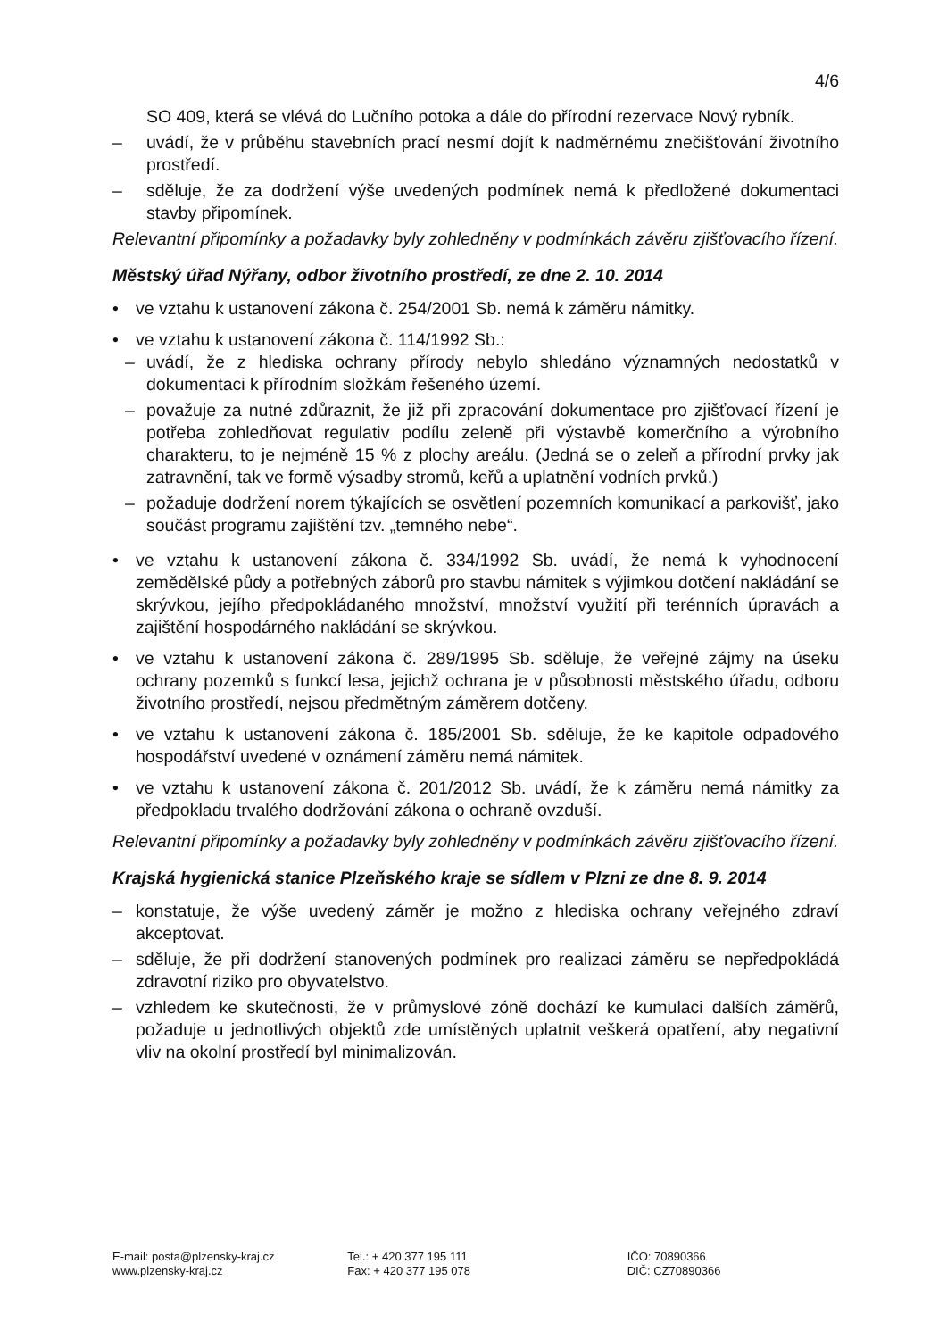4/6
SO 409, která se vlévá do Lučního potoka a dále do přírodní rezervace Nový rybník.
– uvádí, že v průběhu stavebních prací nesmí dojít k nadměrnému znečišťování životního prostředí.
– sděluje, že za dodržení výše uvedených podmínek nemá k předložené dokumentaci stavby připomínek.
Relevantní připomínky a požadavky byly zohledněny v podmínkách závěru zjišťovacího řízení.
Městský úřad Nýřany, odbor životního prostředí, ze dne 2. 10. 2014
• ve vztahu k ustanovení zákona č. 254/2001 Sb. nemá k záměru námitky.
• ve vztahu k ustanovení zákona č. 114/1992 Sb.:
– uvádí, že z hlediska ochrany přírody nebylo shledáno významných nedostatků v dokumentaci k přírodním složkám řešeného území.
– považuje za nutné zdůraznit, že již při zpracování dokumentace pro zjišťovací řízení je potřeba zohledňovat regulativ podílu zeleně při výstavbě komerčního a výrobního charakteru, to je nejméně 15 % z plochy areálu. (Jedná se o zeleň a přírodní prvky jak zatravnění, tak ve formě výsadby stromů, keřů a uplatnění vodních prvků.)
– požaduje dodržení norem týkajících se osvětlení pozemních komunikací a parkovišť, jako součást programu zajištění tzv. „temného nebe“.
• ve vztahu k ustanovení zákona č. 334/1992 Sb. uvádí, že nemá k vyhodnocení zemědělské půdy a potřebných záborů pro stavbu námitek s výjimkou dotčení nakládání se skrývkou, jejího předpokládaného množství, množství využití při terénních úpravách a zajištění hospodárného nakládání se skrývkou.
• ve vztahu k ustanovení zákona č. 289/1995 Sb. sděluje, že veřejné zájmy na úseku ochrany pozemků s funkcí lesa, jejichž ochrana je v působnosti městského úřadu, odboru životního prostředí, nejsou předmětným záměrem dotčeny.
• ve vztahu k ustanovení zákona č. 185/2001 Sb. sděluje, že ke kapitole odpadového hospodářství uvedené v oznámení záměru nemá námitek.
• ve vztahu k ustanovení zákona č. 201/2012 Sb. uvádí, že k záměru nemá námitky za předpokladu trvalého dodržování zákona o ochraně ovzduší.
Relevantní připomínky a požadavky byly zohledněny v podmínkách závěru zjišťovacího řízení.
Krajská hygienická stanice Plzeňského kraje se sídlem v Plzni ze dne 8. 9. 2014
– konstatuje, že výše uvedený záměr je možno z hlediska ochrany veřejného zdraví akceptovat.
– sděluje, že při dodržení stanovených podmínek pro realizaci záměru se nepředpokládá zdravotní riziko pro obyvatelstvo.
– vzhledem ke skutečnosti, že v průmyslové zóně dochází ke kumulaci dalších záměrů, požaduje u jednotlivých objektů zde umístěných uplatnit veškerá opatření, aby negativní vliv na okolní prostředí byl minimalizován.
E-mail: posta@plzensky-kraj.cz
www.plzensky-kraj.cz
Tel.: + 420 377 195 111
Fax: + 420 377 195 078
IČO: 70890366
DIČ: CZ70890366